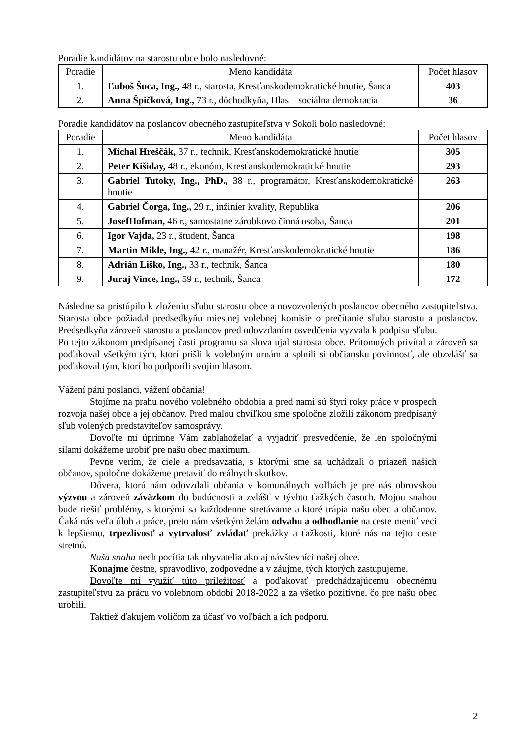Poradie kandidátov na starostu obce bolo nasledovné:
| Poradie | Meno kandidáta | Počet hlasov |
| --- | --- | --- |
| 1. | Ľuboš Šuca, Ing., 48 r., starosta, Kresťanskodemokratické hnutie, Šanca | 403 |
| 2. | Anna Špičková, Ing., 73 r., dôchodkyňa, Hlas – sociálna demokracia | 36 |
Poradie kandidátov na poslancov obecného zastupiteľstva v Sokoli bolo nasledovné:
| Poradie | Meno kandidáta | Počet hlasov |
| --- | --- | --- |
| 1. | Michal Hreščák, 37 r., technik, Kresťanskodemokratické hnutie | 305 |
| 2. | Peter Kišiday, 48 r., ekonóm, Kresťanskodemokratické hnutie | 293 |
| 3. | Gabriel Tutoky, Ing., PhD., 38 r., programátor, Kresťanskodemokratické hnutie | 263 |
| 4. | Gabriel Čorga, Ing., 29 r., inžinier kvality, Republika | 206 |
| 5. | JosefHofman, 46 r., samostatne zárobkovo činná osoba, Šanca | 201 |
| 6. | Igor Vajda, 23 r., študent, Šanca | 198 |
| 7. | Martin Mikle, Ing., 42 r., manažér, Kresťanskodemokratické hnutie | 186 |
| 8. | Adrián Liško, Ing., 33 r., technik, Šanca | 180 |
| 9. | Juraj Vince, Ing., 59 r., technik, Šanca | 172 |
Následne sa pristúpilo k zloženiu sľubu starostu obce a novozvolených poslancov obecného zastupiteľstva. Starosta obce požiadal predsedkyňu miestnej volebnej komisie o prečítanie sľubu starostu a poslancov. Predsedkyňa zároveň starostu a poslancov pred odovzdaním osvedčenia vyzvala k podpisu sľubu.
Po tejto zákonom predpísanej časti programu sa slova ujal starosta obce. Prítomných privítal a zároveň sa poďakoval všetkým tým, ktorí prišli k volebným urnám a splnili si občiansku povinnosť, ale obzvlášť sa poďakoval tým, ktorí ho podporili svojim hlasom.
Vážení páni poslanci, vážení občania!
Stojíme na prahu nového volebného obdobia a pred nami sú štyri roky práce v prospech rozvoja našej obce a jej občanov. Pred malou chvíľkou sme spoločne zložili zákonom predpísaný sľub volených predstaviteľov samosprávy.
Dovoľte mi úprimne Vám zablahoželať a vyjadriť presvedčenie, že len spoločnými silami dokážeme urobiť pre našu obec maximum.
Pevne verím, že ciele a predsavzatia, s ktorými sme sa uchádzali o priazeň našich občanov, spoločne dokážeme pretaviť do reálnych skutkov.
Dôvera, ktorú nám odovzdali občania v komunálnych voľbách je pre nás obrovskou výzvou a zároveň záväzkom do budúcnosti a zvlášť v tývhto ťažkých časoch. Mojou snahou bude riešiť problémy, s ktorými sa každodenne stretávame a ktoré trápia našu obec a občanov. Čaká nás veľa úloh a práce, preto nám všetkým želám odvahu a odhodlanie na ceste meniť veci k lepšiemu, trpezlivosť a vytrvalosť zvládať prekážky a ťažkosti, ktoré nás na tejto ceste stretnú.
Našu snahu nech pocítia tak obyvatelia ako aj návštevníci našej obce.
Konajme čestne, spravodlivo, zodpovedne a v záujme, tých ktorých zastupujeme.
Dovoľte mi využiť túto príležitosť a poďakovať predchádzajúcemu obecnému zastupiteľstvu za prácu vo volebnom období 2018-2022 a za všetko pozitívne, čo pre našu obec urobili.
Taktiež ďakujem voličom za účasť vo voľbách a ich podporu.
2